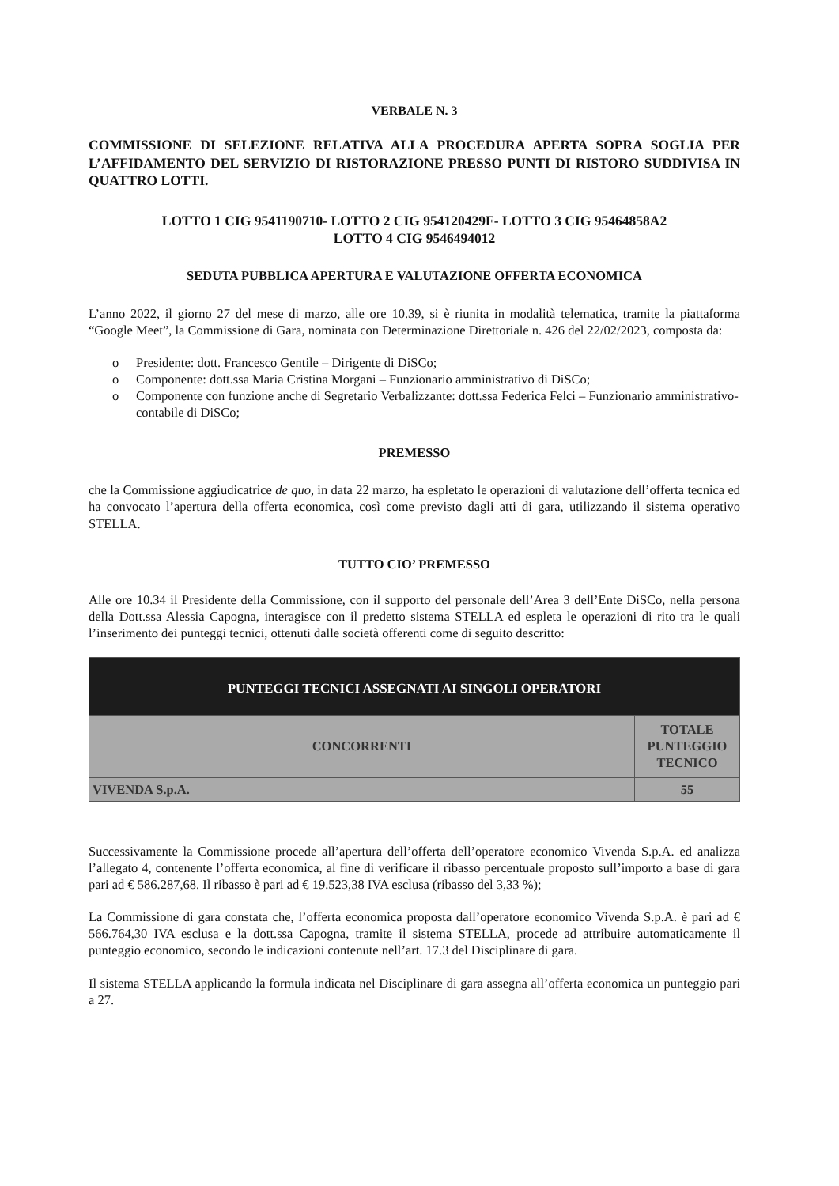VERBALE N. 3
COMMISSIONE DI SELEZIONE RELATIVA ALLA PROCEDURA APERTA SOPRA SOGLIA PER L’AFFIDAMENTO DEL SERVIZIO DI RISTORAZIONE PRESSO PUNTI DI RISTORO SUDDIVISA IN QUATTRO LOTTI.
LOTTO 1 CIG 9541190710- LOTTO 2 CIG 954120429F- LOTTO 3 CIG 95464858A2
LOTTO 4 CIG 9546494012
SEDUTA PUBBLICA APERTURA E VALUTAZIONE OFFERTA ECONOMICA
L’anno 2022, il giorno 27 del mese di marzo, alle ore 10.39, si è riunita in modalità telematica, tramite la piattaforma “Google Meet”, la Commissione di Gara, nominata con Determinazione Direttoriale n. 426 del 22/02/2023, composta da:
o Presidente: dott. Francesco Gentile – Dirigente di DiSCo;
o Componente: dott.ssa Maria Cristina Morgani – Funzionario amministrativo di DiSCo;
o Componente con funzione anche di Segretario Verbalizzante: dott.ssa Federica Felci – Funzionario amministrativo-contabile di DiSCo;
PREMESSO
che la Commissione aggiudicatrice de quo, in data 22 marzo, ha espletato le operazioni di valutazione dell’offerta tecnica ed ha convocato l’apertura della offerta economica, così come previsto dagli atti di gara, utilizzando il sistema operativo STELLA.
TUTTO CIO’ PREMESSO
Alle ore 10.34 il Presidente della Commissione, con il supporto del personale dell’Area 3 dell’Ente DiSCo, nella persona della Dott.ssa Alessia Capogna, interagisce con il predetto sistema STELLA ed espleta le operazioni di rito tra le quali l’inserimento dei punteggi tecnici, ottenuti dalle società offerenti come di seguito descritto:
| PUNTEGGI TECNICI ASSEGNATI AI SINGOLI OPERATORI | |
| --- | --- |
| CONCORRENTI | TOTALE PUNTEGGIO TECNICO |
| VIVENDA S.p.A. | 55 |
Successivamente la Commissione procede all’apertura dell’offerta dell’operatore economico Vivenda S.p.A. ed analizza l’allegato 4, contenente l’offerta economica, al fine di verificare il ribasso percentuale proposto sull’importo a base di gara pari ad € 586.287,68. Il ribasso è pari ad € 19.523,38 IVA esclusa (ribasso del 3,33 %);
La Commissione di gara constata che, l’offerta economica proposta dall’operatore economico Vivenda S.p.A. è pari ad € 566.764,30 IVA esclusa e la dott.ssa Capogna, tramite il sistema STELLA, procede ad attribuire automaticamente il punteggio economico, secondo le indicazioni contenute nell’art. 17.3 del Disciplinare di gara.
Il sistema STELLA applicando la formula indicata nel Disciplinare di gara assegna all’offerta economica un punteggio pari a 27.